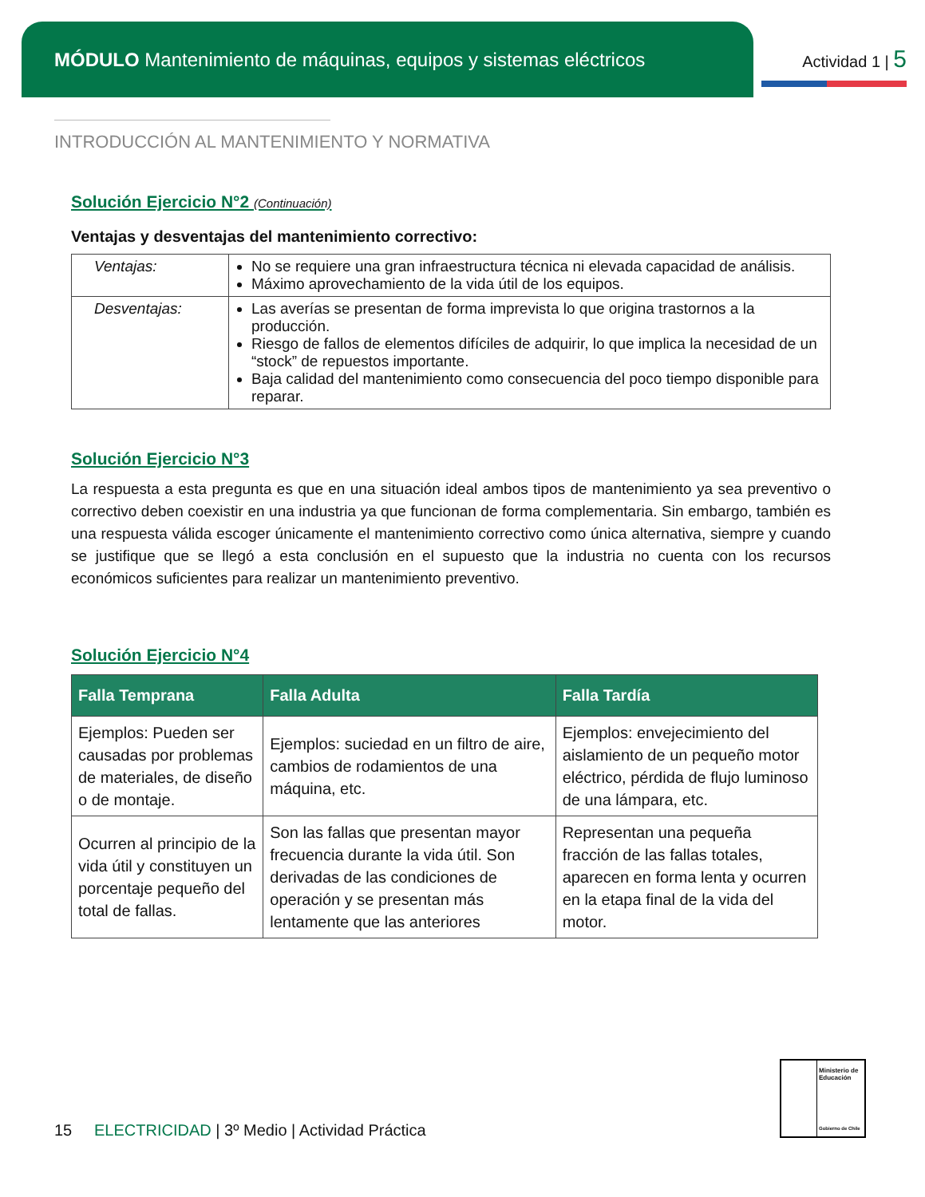MÓDULO Mantenimiento de máquinas, equipos y sistemas eléctricos
Actividad 1 | 5
INTRODUCCIÓN AL MANTENIMIENTO Y NORMATIVA
Solución Ejercicio N°2 (Continuación)
Ventajas y desventajas del mantenimiento correctivo:
| Ventajas: | No se requiere una gran infraestructura técnica ni elevada capacidad de análisis. Máximo aprovechamiento de la vida útil de los equipos. |
| Desventajas: | Las averías se presentan de forma imprevista lo que origina trastornos a la producción. Riesgo de fallos de elementos difíciles de adquirir, lo que implica la necesidad de un “stock” de repuestos importante. Baja calidad del mantenimiento como consecuencia del poco tiempo disponible para reparar. |
Solución Ejercicio N°3
La respuesta a esta pregunta es que en una situación ideal ambos tipos de mantenimiento ya sea preventivo o correctivo deben coexistir en una industria ya que funcionan de forma complementaria. Sin embargo, también es una respuesta válida escoger únicamente el mantenimiento correctivo como única alternativa, siempre y cuando se justifique que se llegó a esta conclusión en el supuesto que la industria no cuenta con los recursos económicos suficientes para realizar un mantenimiento preventivo.
Solución Ejercicio N°4
| Falla Temprana | Falla Adulta | Falla Tardía |
| --- | --- | --- |
| Ejemplos: Pueden ser causadas por problemas de materiales, de diseño o de montaje. | Ejemplos: suciedad en un filtro de aire, cambios de rodamientos de una máquina, etc. | Ejemplos: envejecimiento del aislamiento de un pequeño motor eléctrico, pérdida de flujo luminoso de una lámpara, etc. |
| Ocurren al principio de la vida útil y constituyen un porcentaje pequeño del total de fallas. | Son las fallas que presentan mayor frecuencia durante la vida útil. Son derivadas de las condiciones de operación y se presentan más lentamente que las anteriores | Representan una pequeña fracción de las fallas totales, aparecen en forma lenta y ocurren en la etapa final de la vida del motor. |
15 ELECTRICIDAD | 3º Medio | Actividad Práctica
Ministerio de Educación
Gobierno de Chile